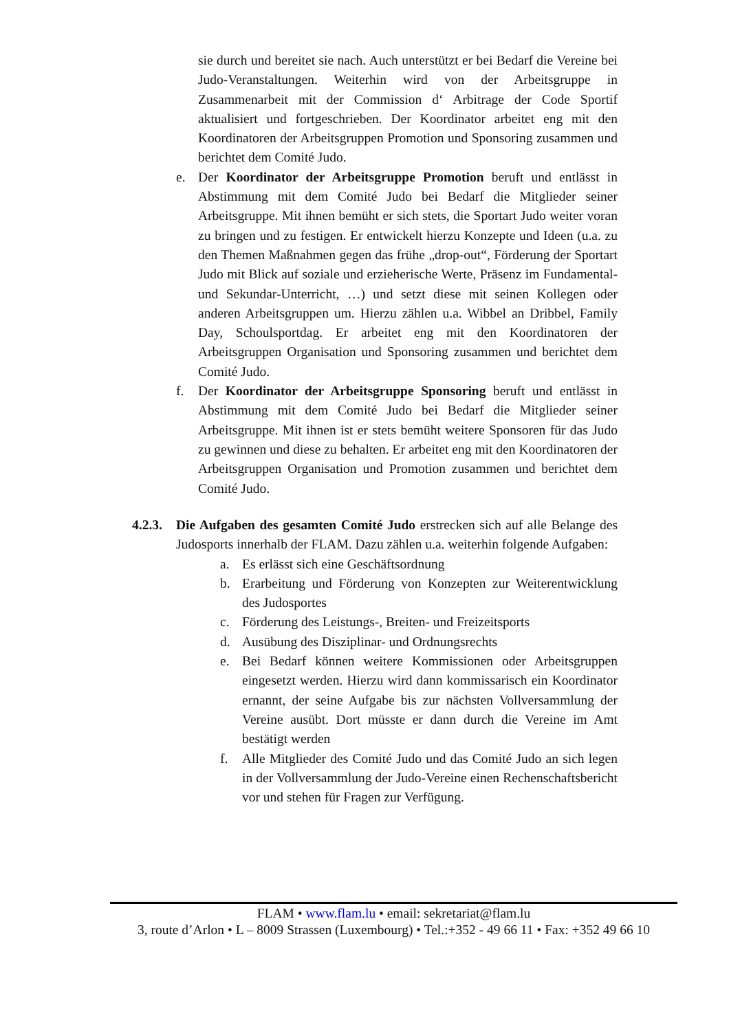sie durch und bereitet sie nach. Auch unterstützt er bei Bedarf die Vereine bei Judo-Veranstaltungen. Weiterhin wird von der Arbeitsgruppe in Zusammenarbeit mit der Commission d‘ Arbitrage der Code Sportif aktualisiert und fortgeschrieben. Der Koordinator arbeitet eng mit den Koordinatoren der Arbeitsgruppen Promotion und Sponsoring zusammen und berichtet dem Comité Judo.
e. Der Koordinator der Arbeitsgruppe Promotion beruft und entlässt in Abstimmung mit dem Comité Judo bei Bedarf die Mitglieder seiner Arbeitsgruppe. Mit ihnen bemüht er sich stets, die Sportart Judo weiter voran zu bringen und zu festigen. Er entwickelt hierzu Konzepte und Ideen (u.a. zu den Themen Maßnahmen gegen das frühe „drop-out“, Förderung der Sportart Judo mit Blick auf soziale und erzieherische Werte, Präsenz im Fundamental- und Sekundar-Unterricht, …) und setzt diese mit seinen Kollegen oder anderen Arbeitsgruppen um. Hierzu zählen u.a. Wibbel an Dribbel, Family Day, Schoulsportdag. Er arbeitet eng mit den Koordinatoren der Arbeitsgruppen Organisation und Sponsoring zusammen und berichtet dem Comité Judo.
f. Der Koordinator der Arbeitsgruppe Sponsoring beruft und entlässt in Abstimmung mit dem Comité Judo bei Bedarf die Mitglieder seiner Arbeitsgruppe. Mit ihnen ist er stets bemüht weitere Sponsoren für das Judo zu gewinnen und diese zu behalten. Er arbeitet eng mit den Koordinatoren der Arbeitsgruppen Organisation und Promotion zusammen und berichtet dem Comité Judo.
4.2.3.
Die Aufgaben des gesamten Comité Judo erstrecken sich auf alle Belange des Judosports innerhalb der FLAM. Dazu zählen u.a. weiterhin folgende Aufgaben:
a. Es erlässt sich eine Geschäftsordnung
b. Erarbeitung und Förderung von Konzepten zur Weiterentwicklung des Judosportes
c. Förderung des Leistungs-, Breiten- und Freizeitsports
d. Ausübung des Disziplinar- und Ordnungsrechts
e. Bei Bedarf können weitere Kommissionen oder Arbeitsgruppen eingesetzt werden. Hierzu wird dann kommissarisch ein Koordinator ernannt, der seine Aufgabe bis zur nächsten Vollversammlung der Vereine ausübt. Dort müsste er dann durch die Vereine im Amt bestätigt werden
f. Alle Mitglieder des Comité Judo und das Comité Judo an sich legen in der Vollversammlung der Judo-Vereine einen Rechenschaftsbericht vor und stehen für Fragen zur Verfügung.
FLAM • www.flam.lu • email: sekretariat@flam.lu
3, route d’Arlon • L – 8009 Strassen (Luxembourg) • Tel.:+352 - 49 66 11 • Fax: +352 49 66 10